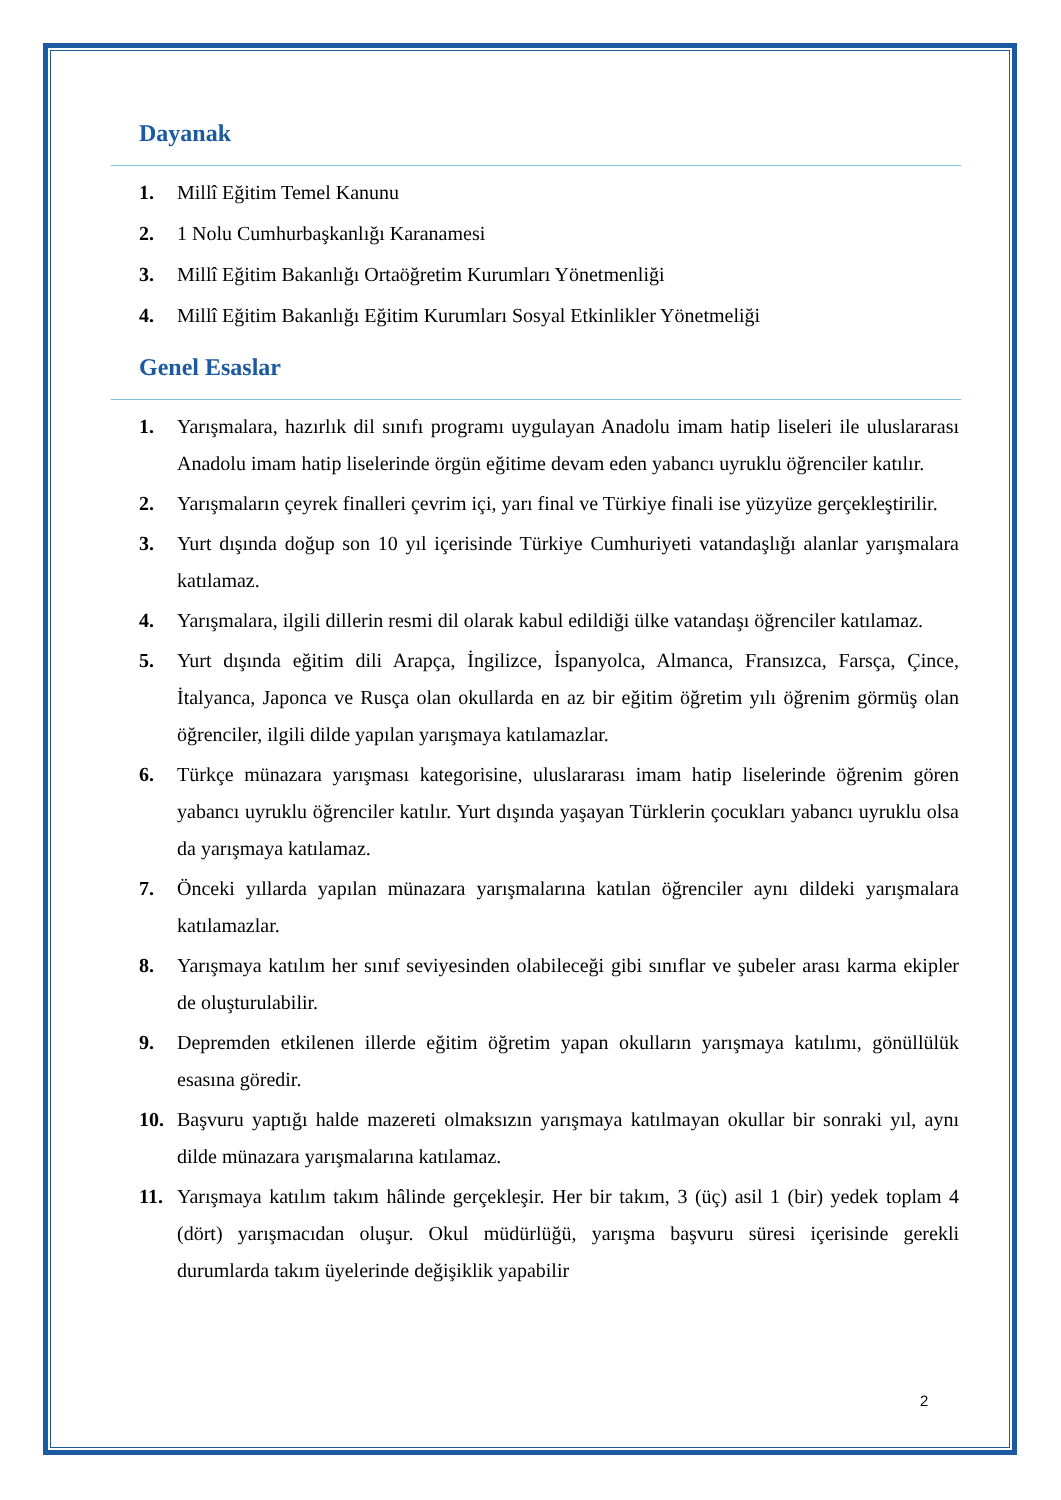Dayanak
1. Millî Eğitim Temel Kanunu
2. 1 Nolu Cumhurbaşkanlığı Karanamesi
3. Millî Eğitim Bakanlığı Ortaöğretim Kurumları Yönetmenliği
4. Millî Eğitim Bakanlığı Eğitim Kurumları Sosyal Etkinlikler Yönetmeliği
Genel Esaslar
1. Yarışmalara, hazırlık dil sınıfı programı uygulayan Anadolu imam hatip liseleri ile uluslararası Anadolu imam hatip liselerinde örgün eğitime devam eden yabancı uyruklu öğrenciler katılır.
2. Yarışmaların çeyrek finalleri çevrim içi, yarı final ve Türkiye finali ise yüzyüze gerçekleştirilir.
3. Yurt dışında doğup son 10 yıl içerisinde Türkiye Cumhuriyeti vatandaşlığı alanlar yarışmalara katılamaz.
4. Yarışmalara, ilgili dillerin resmi dil olarak kabul edildiği ülke vatandaşı öğrenciler katılamaz.
5. Yurt dışında eğitim dili Arapça, İngilizce, İspanyolca, Almanca, Fransızca, Farsça, Çince, İtalyanca, Japonca ve Rusça olan okullarda en az bir eğitim öğretim yılı öğrenim görmüş olan öğrenciler, ilgili dilde yapılan yarışmaya katılamazlar.
6. Türkçe münazara yarışması kategorisine, uluslararası imam hatip liselerinde öğrenim gören yabancı uyruklu öğrenciler katılır. Yurt dışında yaşayan Türklerin çocukları yabancı uyruklu olsa da yarışmaya katılamaz.
7. Önceki yıllarda yapılan münazara yarışmalarına katılan öğrenciler aynı dildeki yarışmalara katılamazlar.
8. Yarışmaya katılım her sınıf seviyesinden olabileceği gibi sınıflar ve şubeler arası karma ekipler de oluşturulabilir.
9. Depremden etkilenen illerde eğitim öğretim yapan okulların yarışmaya katılımı, gönüllülük esasına göredir.
10. Başvuru yaptığı halde mazereti olmaksızın yarışmaya katılmayan okullar bir sonraki yıl, aynı dilde münazara yarışmalarına katılamaz.
11. Yarışmaya katılım takım hâlinde gerçekleşir. Her bir takım, 3 (üç) asil 1 (bir) yedek toplam 4 (dört) yarışmacıdan oluşur. Okul müdürlüğü, yarışma başvuru süresi içerisinde gerekli durumlarda takım üyelerinde değişiklik yapabilir
2